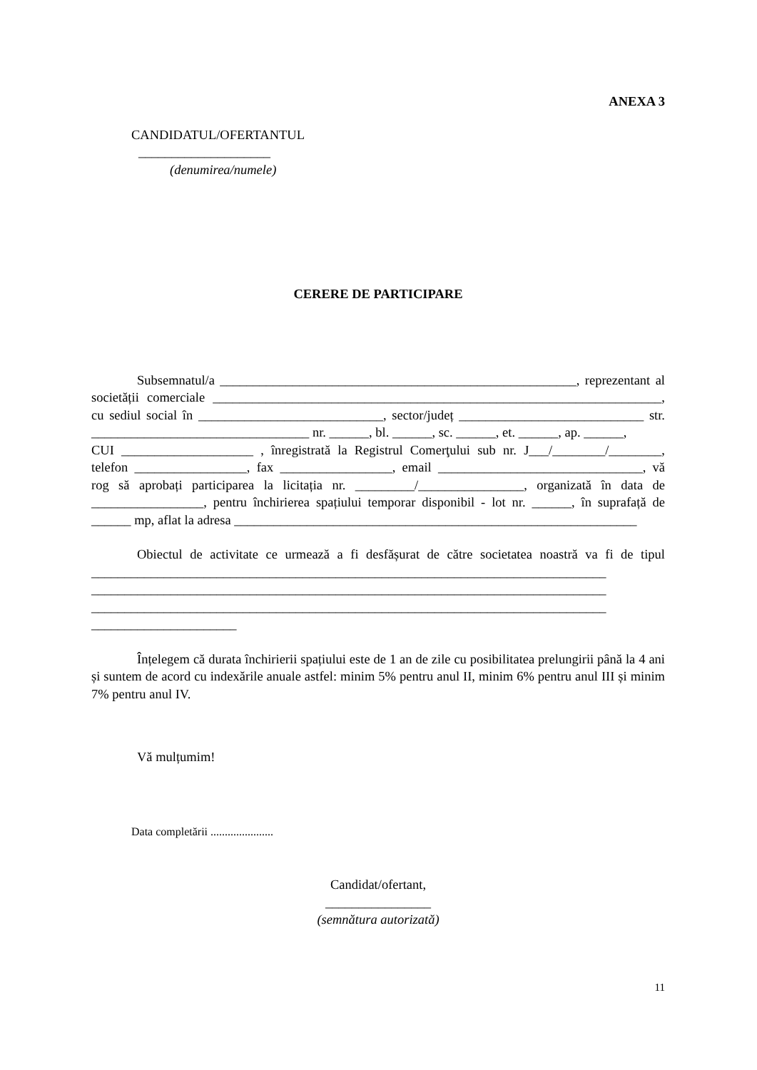ANEXA 3
CANDIDATUL/OFERTANTUL
____________________
(denumirea/numele)
CERERE DE PARTICIPARE
Subsemnatul/a ______________________________________________________, reprezentant al societății comerciale ____________________________________________________________________, cu sediul social în ____________________________, sector/județ ____________________________ str. _________________________________ nr. ______, bl. ______, sc. ______, et. ______, ap. ______,
CUI ____________________ , înregistrată la Registrul Comerţului sub nr. J___/________/________, telefon _________________, fax _________________, email _______________________________, vă rog să aprobați participarea la licitația nr. _________/________________, organizată în data de _________________, pentru închirierea spațiului temporar disponibil - lot nr. ______, în suprafață de ______ mp, aflat la adresa _____________________________________________________________
Obiectul de activitate ce urmează a fi desfășurat de către societatea noastră va fi de tipul ______________________________________________________________________________ ______________________________________________________________________________ ______________________________________________________________________________ ______________________
Înțelegem că durata închirierii spațiului este de 1 an de zile cu posibilitatea prelungirii până la 4 ani și suntem de acord cu indexările anuale astfel: minim 5% pentru anul II, minim 6% pentru anul III și minim 7% pentru anul IV.
Vă mulțumim!
Data completării ......................
Candidat/ofertant,
________________
(semnătura autorizată)
11